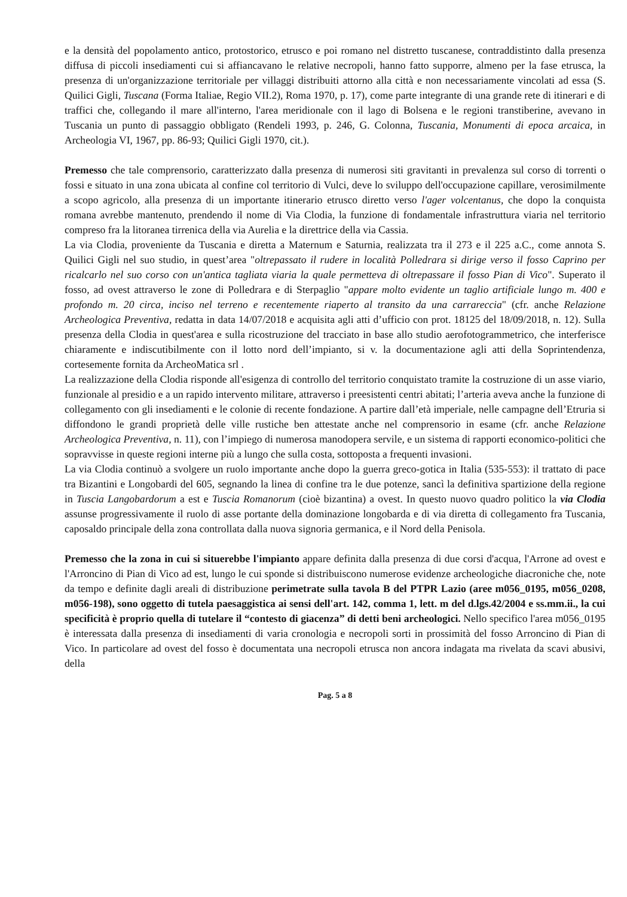e la densità del popolamento antico, protostorico, etrusco e poi romano nel distretto tuscanese, contraddistinto dalla presenza diffusa di piccoli insediamenti cui si affiancavano le relative necropoli, hanno fatto supporre, almeno per la fase etrusca, la presenza di un'organizzazione territoriale per villaggi distribuiti attorno alla città e non necessariamente vincolati ad essa (S. Quilici Gigli, Tuscana (Forma Italiae, Regio VII.2), Roma 1970, p. 17), come parte integrante di una grande rete di itinerari e di traffici che, collegando il mare all'interno, l'area meridionale con il lago di Bolsena e le regioni transtiberine, avevano in Tuscania un punto di passaggio obbligato (Rendeli 1993, p. 246, G. Colonna, Tuscania, Monumenti di epoca arcaica, in Archeologia VI, 1967, pp. 86-93; Quilici Gigli 1970, cit.).
Premesso che tale comprensorio, caratterizzato dalla presenza di numerosi siti gravitanti in prevalenza sul corso di torrenti o fossi e situato in una zona ubicata al confine col territorio di Vulci, deve lo sviluppo dell'occupazione capillare, verosimilmente a scopo agricolo, alla presenza di un importante itinerario etrusco diretto verso l'ager volcentanus, che dopo la conquista romana avrebbe mantenuto, prendendo il nome di Via Clodia, la funzione di fondamentale infrastruttura viaria nel territorio compreso fra la litoranea tirrenica della via Aurelia e la direttrice della via Cassia.
La via Clodia, proveniente da Tuscania e diretta a Maternum e Saturnia, realizzata tra il 273 e il 225 a.C., come annota S. Quilici Gigli nel suo studio, in quest’area "oltrepassato il rudere in località Polledrara si dirige verso il fosso Caprino per ricalcarlo nel suo corso con un'antica tagliata viaria la quale permetteva di oltrepassare il fosso Pian di Vico". Superato il fosso, ad ovest attraverso le zone di Polledrara e di Sterpaglio "appare molto evidente un taglio artificiale lungo m. 400 e profondo m. 20 circa, inciso nel terreno e recentemente riaperto al transito da una carrareccia" (cfr. anche Relazione Archeologica Preventiva, redatta in data 14/07/2018 e acquisita agli atti d’ufficio con prot. 18125 del 18/09/2018, n. 12). Sulla presenza della Clodia in quest'area e sulla ricostruzione del tracciato in base allo studio aerofotogrammetrico, che interferisce chiaramente e indiscutibilmente con il lotto nord dell’impianto, si v. la documentazione agli atti della Soprintendenza, cortesemente fornita da ArcheoMatica srl .
La realizzazione della Clodia risponde all'esigenza di controllo del territorio conquistato tramite la costruzione di un asse viario, funzionale al presidio e a un rapido intervento militare, attraverso i preesistenti centri abitati; l’arteria aveva anche la funzione di collegamento con gli insediamenti e le colonie di recente fondazione. A partire dall’età imperiale, nelle campagne dell’Etruria si diffondono le grandi proprietà delle ville rustiche ben attestate anche nel comprensorio in esame (cfr. anche Relazione Archeologica Preventiva, n. 11), con l’impiego di numerosa manodopera servile, e un sistema di rapporti economico-politici che sopravvisse in queste regioni interne più a lungo che sulla costa, sottoposta a frequenti invasioni.
La via Clodia continuò a svolgere un ruolo importante anche dopo la guerra greco-gotica in Italia (535-553): il trattato di pace tra Bizantini e Longobardi del 605, segnando la linea di confine tra le due potenze, sancì la definitiva spartizione della regione in Tuscia Langobardorum a est e Tuscia Romanorum (cioè bizantina) a ovest. In questo nuovo quadro politico la via Clodia assunse progressivamente il ruolo di asse portante della dominazione longobarda e di via diretta di collegamento fra Tuscania, caposaldo principale della zona controllata dalla nuova signoria germanica, e il Nord della Penisola.
Premesso che la zona in cui si situerebbe l'impianto appare definita dalla presenza di due corsi d'acqua, l'Arrone ad ovest e l'Arroncino di Pian di Vico ad est, lungo le cui sponde si distribuiscono numerose evidenze archeologiche diacroniche che, note da tempo e definite dagli areali di distribuzione perimetrate sulla tavola B del PTPR Lazio (aree m056_0195, m056_0208, m056-198), sono oggetto di tutela paesaggistica ai sensi dell'art. 142, comma 1, lett. m del d.lgs.42/2004 e ss.mm.ii., la cui specificità è proprio quella di tutelare il “contesto di giacenza” di detti beni archeologici. Nello specifico l'area m056_0195 è interessata dalla presenza di insediamenti di varia cronologia e necropoli sorti in prossimità del fosso Arroncino di Pian di Vico. In particolare ad ovest del fosso è documentata una necropoli etrusca non ancora indagata ma rivelata da scavi abusivi, della
Pag. 5 a 8